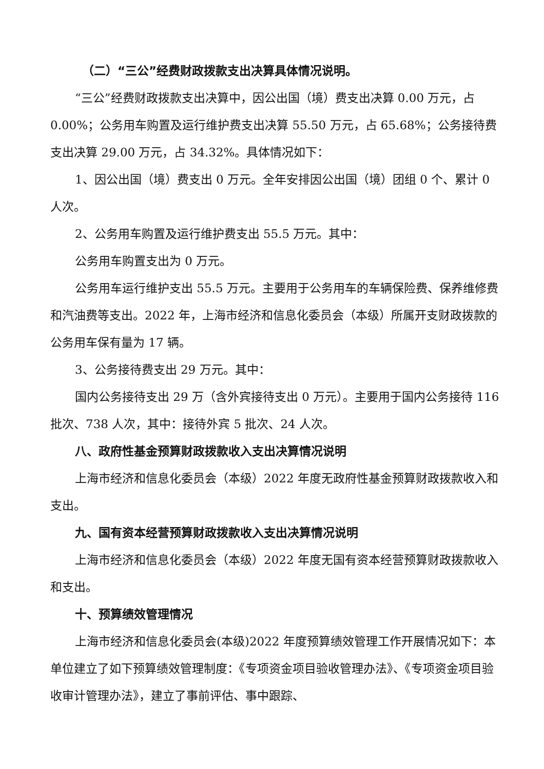（二）“三公”经费财政拨款支出决算具体情况说明。
“三公”经费财政拨款支出决算中，因公出国（境）费支出决算 0.00 万元，占 0.00%；公务用车购置及运行维护费支出决算 55.50 万元，占 65.68%；公务接待费支出决算 29.00 万元，占 34.32%。具体情况如下：
1、因公出国（境）费支出 0 万元。全年安排因公出国（境）团组 0 个、累计 0 人次。
2、公务用车购置及运行维护费支出 55.5 万元。其中：
公务用车购置支出为 0 万元。
公务用车运行维护支出 55.5 万元。主要用于公务用车的车辆保险费、保养维修费和汽油费等支出。2022 年，上海市经济和信息化委员会（本级）所属开支财政拨款的公务用车保有量为 17 辆。
3、公务接待费支出 29 万元。其中：
国内公务接待支出 29 万（含外宾接待支出 0 万元）。主要用于国内公务接待 116 批次、738 人次，其中：接待外宾 5 批次、24 人次。
八、政府性基金预算财政拨款收入支出决算情况说明
上海市经济和信息化委员会（本级）2022 年度无政府性基金预算财政拨款收入和支出。
九、国有资本经营预算财政拨款收入支出决算情况说明
上海市经济和信息化委员会（本级）2022 年度无国有资本经营预算财政拨款收入和支出。
十、预算绩效管理情况
上海市经济和信息化委员会(本级)2022 年度预算绩效管理工作开展情况如下：本单位建立了如下预算绩效管理制度：《专项资金项目验收管理办法》、《专项资金项目验收审计管理办法》，建立了事前评估、事中跟踪、